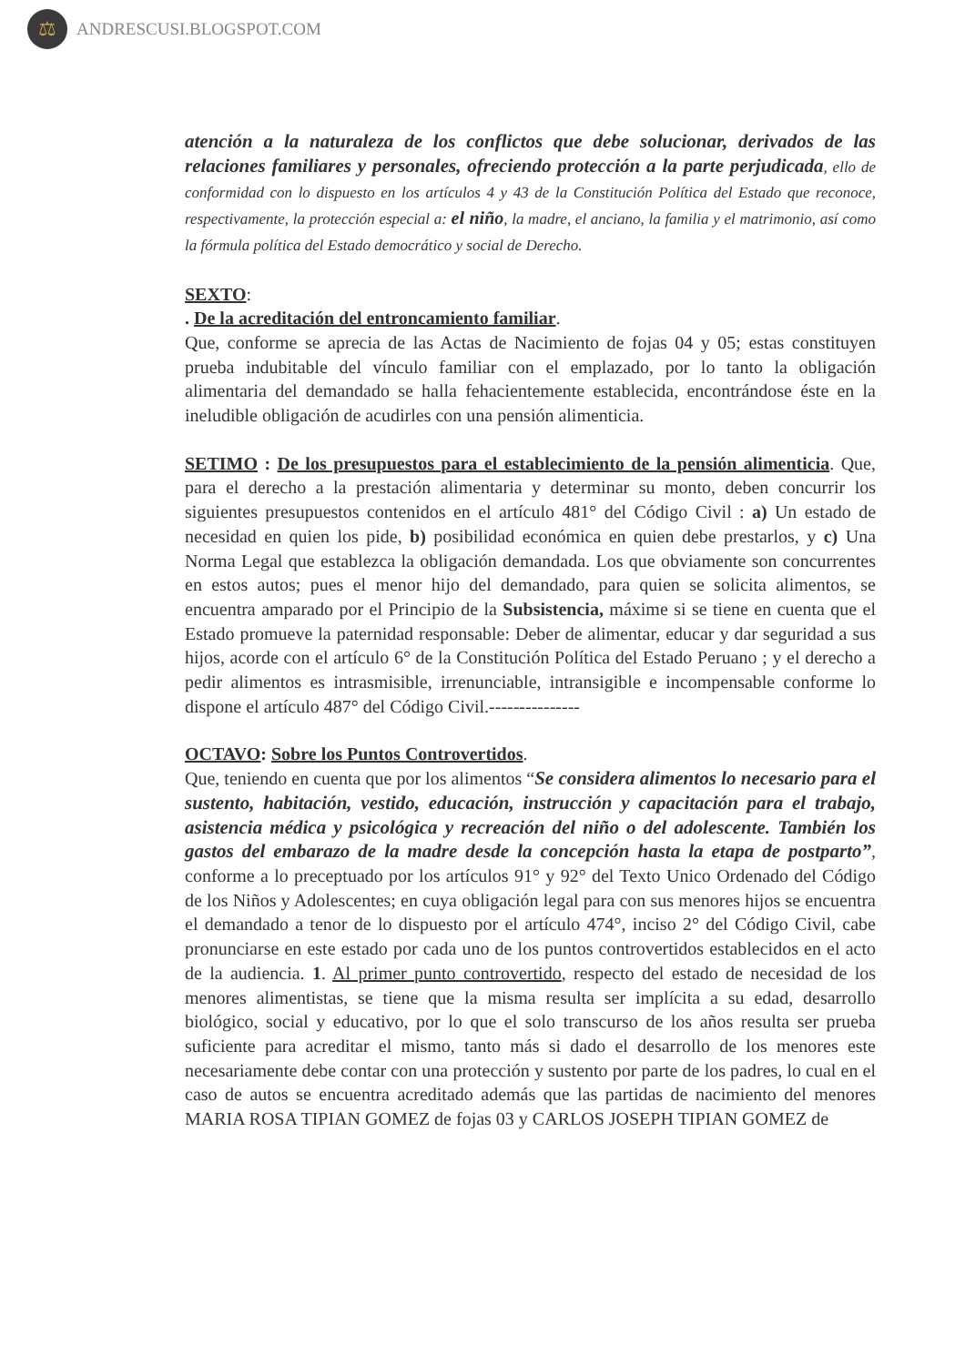⚖
ANDRESCUSI.BLOGSPOT.COM
atención a la naturaleza de los conflictos que debe solucionar, derivados de las relaciones familiares y personales, ofreciendo protección a la parte perjudicada, ello de conformidad con lo dispuesto en los artículos 4 y 43 de la Constitución Política del Estado que reconoce, respectivamente, la protección especial a: el niño, la madre, el anciano, la familia y el matrimonio, así como la fórmula política del Estado democrático y social de Derecho.
SEXTO:
. De la acreditación del entroncamiento familiar.
Que, conforme se aprecia de las Actas de Nacimiento de fojas 04 y 05; estas constituyen prueba indubitable del vínculo familiar con el emplazado, por lo tanto la obligación alimentaria del demandado se halla fehacientemente establecida, encontrándose éste en la ineludible obligación de acudirles con una pensión alimenticia.
SETIMO : De los presupuestos para el establecimiento de la pensión alimenticia. Que, para el derecho a la prestación alimentaria y determinar su monto, deben concurrir los siguientes presupuestos contenidos en el artículo 481° del Código Civil : a) Un estado de necesidad en quien los pide, b) posibilidad económica en quien debe prestarlos, y c) Una Norma Legal que establezca la obligación demandada. Los que obviamente son concurrentes en estos autos; pues el menor hijo del demandado, para quien se solicita alimentos, se encuentra amparado por el Principio de la Subsistencia, máxime si se tiene en cuenta que el Estado promueve la paternidad responsable: Deber de alimentar, educar y dar seguridad a sus hijos, acorde con el artículo 6° de la Constitución Política del Estado Peruano ; y el derecho a pedir alimentos es intrasmisible, irrenunciable, intransigible e incompensable conforme lo dispone el artículo 487° del Código Civil.---------------
OCTAVO: Sobre los Puntos Controvertidos.
Que, teniendo en cuenta que por los alimentos “Se considera alimentos lo necesario para el sustento, habitación, vestido, educación, instrucción y capacitación para el trabajo, asistencia médica y psicológica y recreación del niño o del adolescente. También los gastos del embarazo de la madre desde la concepción hasta la etapa de postparto”, conforme a lo preceptuado por los artículos 91° y 92° del Texto Unico Ordenado del Código de los Niños y Adolescentes; en cuya obligación legal para con sus menores hijos se encuentra el demandado a tenor de lo dispuesto por el artículo 474°, inciso 2° del Código Civil, cabe pronunciarse en este estado por cada uno de los puntos controvertidos establecidos en el acto de la audiencia. 1. Al primer punto controvertido, respecto del estado de necesidad de los menores alimentistas, se tiene que la misma resulta ser implícita a su edad, desarrollo biológico, social y educativo, por lo que el solo transcurso de los años resulta ser prueba suficiente para acreditar el mismo, tanto más si dado el desarrollo de los menores este necesariamente debe contar con una protección y sustento por parte de los padres, lo cual en el caso de autos se encuentra acreditado además que las partidas de nacimiento del menores MARIA ROSA TIPIAN GOMEZ de fojas 03 y CARLOS JOSEPH TIPIAN GOMEZ de